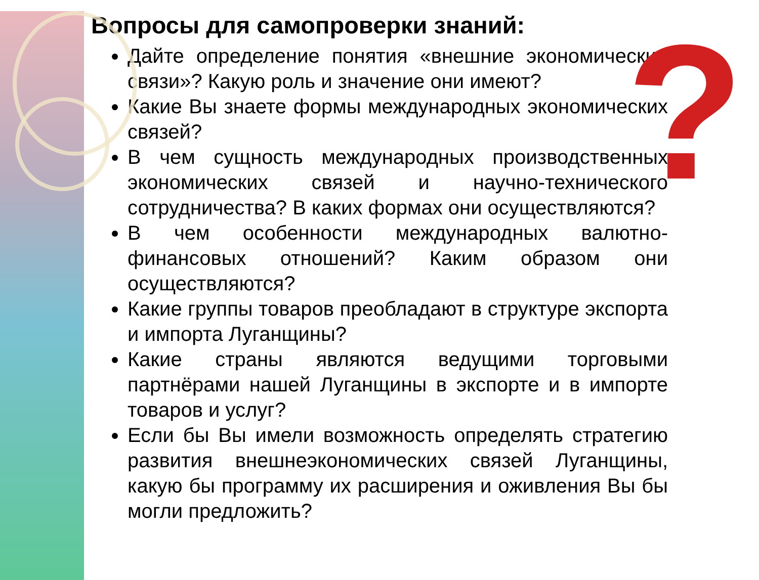?
Вопросы для самопроверки знаний:
Дайте определение понятия «внешние экономические связи»? Какую роль и значение они имеют?
Какие Вы знаете формы международных экономических связей?
В чем сущность международных производственных экономических связей и научно-технического сотрудничества? В каких формах они осуществляются?
В чем особенности международных валютно-финансовых отношений? Каким образом они осуществляются?
Какие группы товаров преобладают в структуре экспорта и импорта Луганщины?
Какие страны являются ведущими торговыми партнёрами нашей Луганщины в экспорте и в импорте товаров и услуг?
Если бы Вы имели возможность определять стратегию развития внешнеэкономических связей Луганщины, какую бы программу их расширения и оживления Вы бы могли предложить?